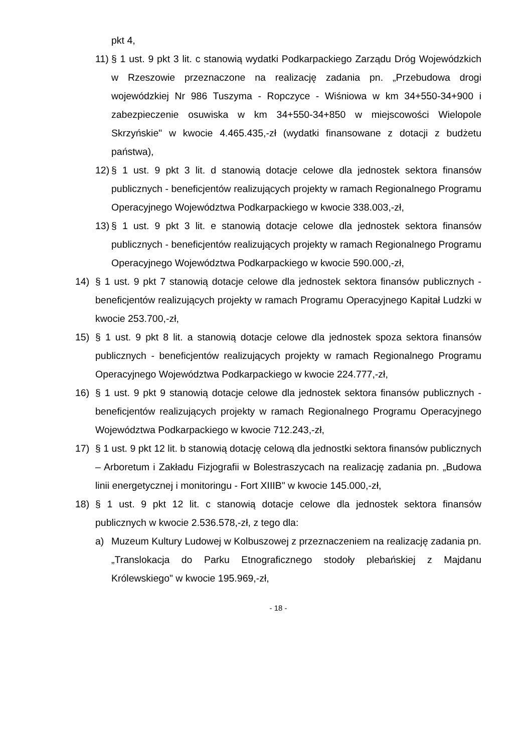pkt 4,
11) § 1 ust. 9 pkt 3 lit. c stanowią wydatki Podkarpackiego Zarządu Dróg Wojewódzkich w Rzeszowie przeznaczone na realizację zadania pn. „Przebudowa drogi wojewódzkiej Nr 986 Tuszyma - Ropczyce - Wiśniowa w km 34+550-34+900 i zabezpieczenie osuwiska w km 34+550-34+850 w miejscowości Wielopole Skrzyńskie" w kwocie 4.465.435,-zł (wydatki finansowane z dotacji z budżetu państwa),
12) § 1 ust. 9 pkt 3 lit. d stanowią dotacje celowe dla jednostek sektora finansów publicznych - beneficjentów realizujących projekty w ramach Regionalnego Programu Operacyjnego Województwa Podkarpackiego w kwocie 338.003,-zł,
13) § 1 ust. 9 pkt 3 lit. e stanowią dotacje celowe dla jednostek sektora finansów publicznych - beneficjentów realizujących projekty w ramach Regionalnego Programu Operacyjnego Województwa Podkarpackiego w kwocie 590.000,-zł,
14) § 1 ust. 9 pkt 7 stanowią dotacje celowe dla jednostek sektora finansów publicznych - beneficjentów realizujących projekty w ramach Programu Operacyjnego Kapitał Ludzki w kwocie 253.700,-zł,
15) § 1 ust. 9 pkt 8 lit. a stanowią dotacje celowe dla jednostek spoza sektora finansów publicznych - beneficjentów realizujących projekty w ramach Regionalnego Programu Operacyjnego Województwa Podkarpackiego w kwocie 224.777,-zł,
16) § 1 ust. 9 pkt 9 stanowią dotacje celowe dla jednostek sektora finansów publicznych - beneficjentów realizujących projekty w ramach Regionalnego Programu Operacyjnego Województwa Podkarpackiego w kwocie 712.243,-zł,
17) § 1 ust. 9 pkt 12 lit. b stanowią dotację celową dla jednostki sektora finansów publicznych – Arboretum i Zakładu Fizjografii w Bolestraszycach na realizację zadania pn. „Budowa linii energetycznej i monitoringu - Fort XIIIB" w kwocie 145.000,-zł,
18) § 1 ust. 9 pkt 12 lit. c stanowią dotacje celowe dla jednostek sektora finansów publicznych w kwocie 2.536.578,-zł, z tego dla:
a) Muzeum Kultury Ludowej w Kolbuszowej z przeznaczeniem na realizację zadania pn. „Translokacja do Parku Etnograficznego stodoły plebańskiej z Majdanu Królewskiego" w kwocie 195.969,-zł,
- 18 -